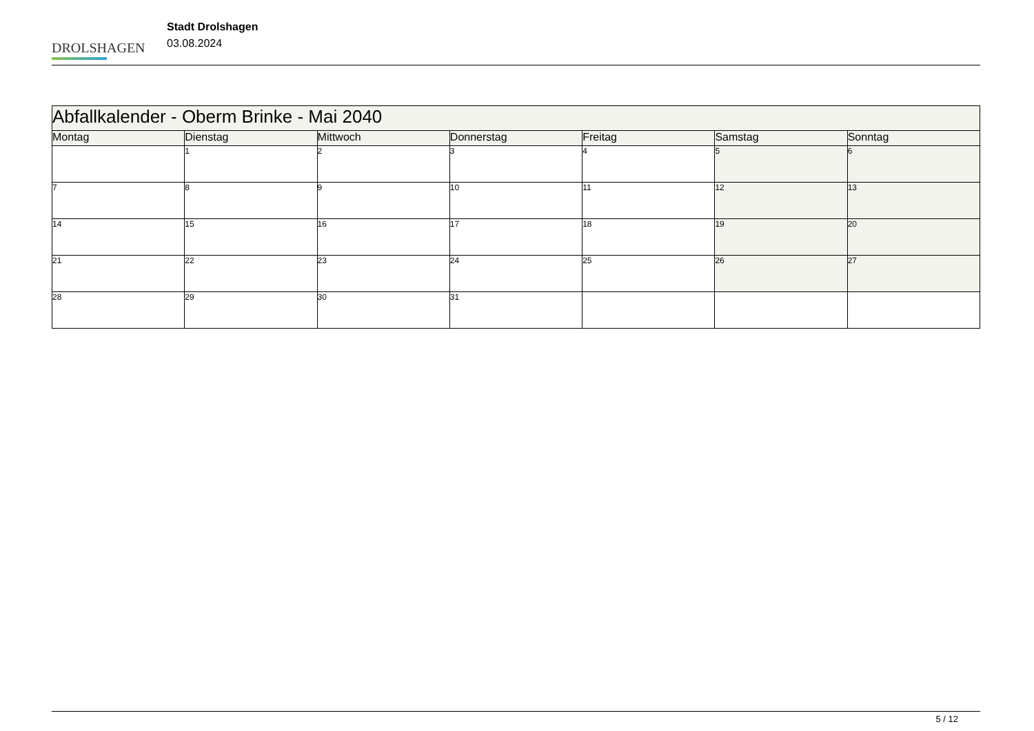DROLSHAGEN
Stadt Drolshagen
03.08.2024
| Abfallkalender - Oberm Brinke - Mai 2040 | | | | | | |
| --- | --- | --- | --- | --- | --- | --- |
| Montag | Dienstag | Mittwoch | Donnerstag | Freitag | Samstag | Sonntag |
| | 1 | 2 | 3 | 4 | 5 | 6 |
| 7 | 8 | 9 | 10 | 11 | 12 | 13 |
| 14 | 15 | 16 | 17 | 18 | 19 | 20 |
| 21 | 22 | 23 | 24 | 25 | 26 | 27 |
| 28 | 29 | 30 | 31 | | | |
5 / 12